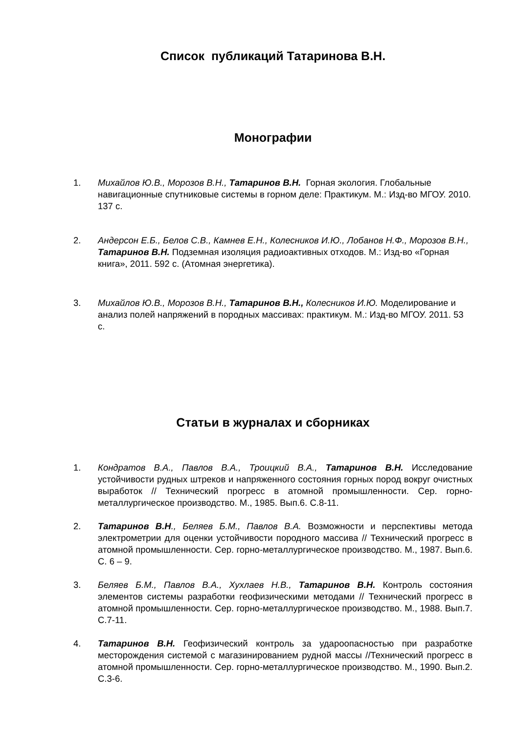Список публикаций Татаринова В.Н.
Монографии
1. Михайлов Ю.В., Морозов В.Н., Татаринов В.Н. Горная экология. Глобальные навигационные спутниковые системы в горном деле: Практикум. М.: Изд-во МГОУ. 2010. 137 с.
2. Андерсон Е.Б., Белов С.В., Камнев Е.Н., Колесников И.Ю., Лобанов Н.Ф., Морозов В.Н., Татаринов В.Н. Подземная изоляция радиоактивных отходов. М.: Изд-во «Горная книга», 2011. 592 с. (Атомная энергетика).
3. Михайлов Ю.В., Морозов В.Н., Татаринов В.Н., Колесников И.Ю. Моделирование и анализ полей напряжений в породных массивах: практикум. М.: Изд-во МГОУ. 2011. 53 с.
Статьи в журналах и сборниках
1. Кондратов В.А., Павлов В.А., Троицкий В.А., Татаринов В.Н. Исследование устойчивости рудных штреков и напряженного состояния горных пород вокруг очистных выработок // Технический прогресс в атомной промышленности. Сер. горно-металлургическое производство. М., 1985. Вып.6. С.8-11.
2. Татаринов В.Н., Беляев Б.М., Павлов В.А. Возможности и перспективы метода электрометрии для оценки устойчивости породного массива // Технический прогресс в атомной промышленности. Сер. горно-металлургическое производство. М., 1987. Вып.6. С. 6 – 9.
3. Беляев Б.М., Павлов В.А., Хухлаев Н.В., Татаринов В.Н. Контроль состояния элементов системы разработки геофизическими методами // Технический прогресс в атомной промышленности. Сер. горно-металлургическое производство. М., 1988. Вып.7. С.7-11.
4. Татаринов В.Н. Геофизический контроль за удароопасностью при разработке месторождения системой с магазинированием рудной массы //Технический прогресс в атомной промышленности. Сер. горно-металлургическое производство. М., 1990. Вып.2. С.3-6.